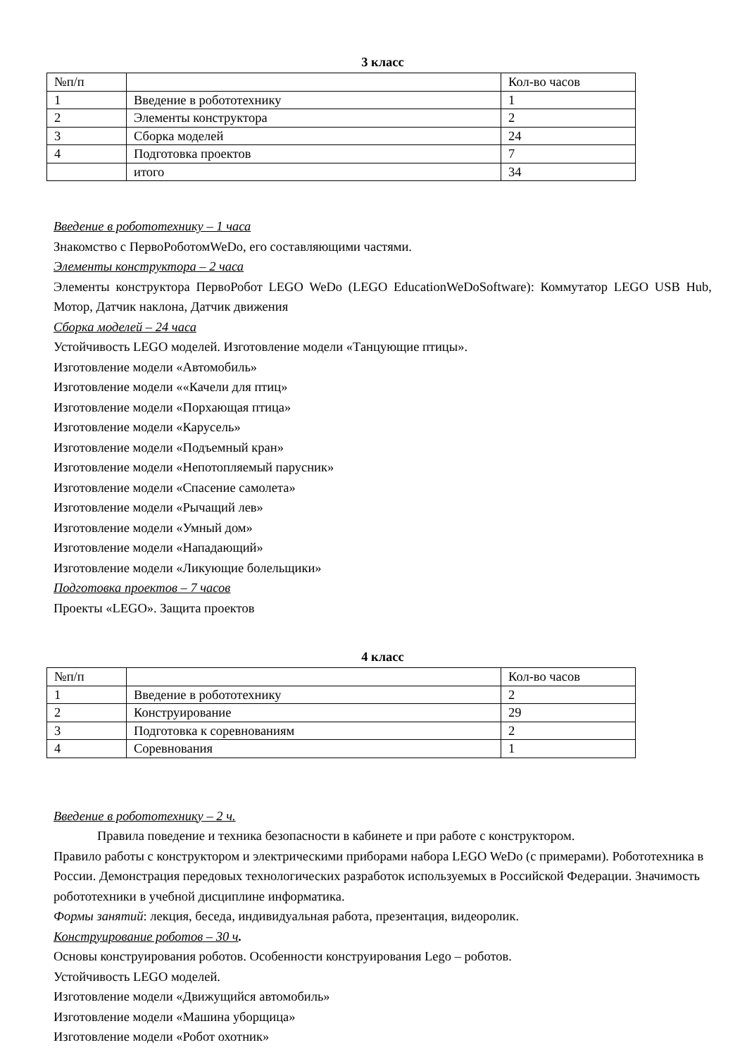3 класс
| №п/п | | Кол-во часов |
| 1 | Введение в робототехнику | 1 |
| 2 | Элементы конструктора | 2 |
| 3 | Сборка моделей | 24 |
| 4 | Подготовка проектов | 7 |
| | итого | 34 |
Введение в робототехнику – 1 часа
Знакомство с ПервоРоботомWeDo, его составляющими частями.
Элементы конструктора – 2 часа
Элементы конструктора ПервоРобот LEGO WeDo (LEGO EducationWeDoSoftware): Коммутатор LEGO USB Hub, Мотор, Датчик наклона, Датчик движения
Сборка моделей – 24 часа
Устойчивость LEGO моделей. Изготовление модели «Танцующие птицы».
Изготовление модели «Автомобиль»
Изготовление модели ««Качели для птиц»
Изготовление модели «Порхающая птица»
Изготовление модели «Карусель»
Изготовление модели «Подъемный кран»
Изготовление модели «Непотопляемый парусник»
Изготовление модели «Спасение самолета»
Изготовление модели «Рычащий лев»
Изготовление модели «Умный дом»
Изготовление модели «Нападающий»
Изготовление модели «Ликующие болельщики»
Подготовка проектов – 7 часов
Проекты «LEGO». Защита проектов
4 класс
| №п/п | | Кол-во часов |
| 1 | Введение в робототехнику | 2 |
| 2 | Конструирование | 29 |
| 3 | Подготовка к соревнованиям | 2 |
| 4 | Соревнования | 1 |
Введение в робототехнику – 2 ч.
Правила поведение и техника безопасности в кабинете и при работе с конструктором.
Правило работы с конструктором и электрическими приборами набора LEGO WeDo (с примерами). Робототехника в России. Демонстрация передовых технологических разработок используемых в Российской Федерации. Значимость робототехники в учебной дисциплине информатика.
Формы занятий: лекция, беседа, индивидуальная работа, презентация, видеоролик.
Конструирование роботов – 30 ч.
Основы конструирования роботов. Особенности конструирования Lego – роботов.
Устойчивость LEGO моделей.
Изготовление модели «Движущийся автомобиль»
Изготовление модели «Машина уборщица»
Изготовление модели «Робот охотник»